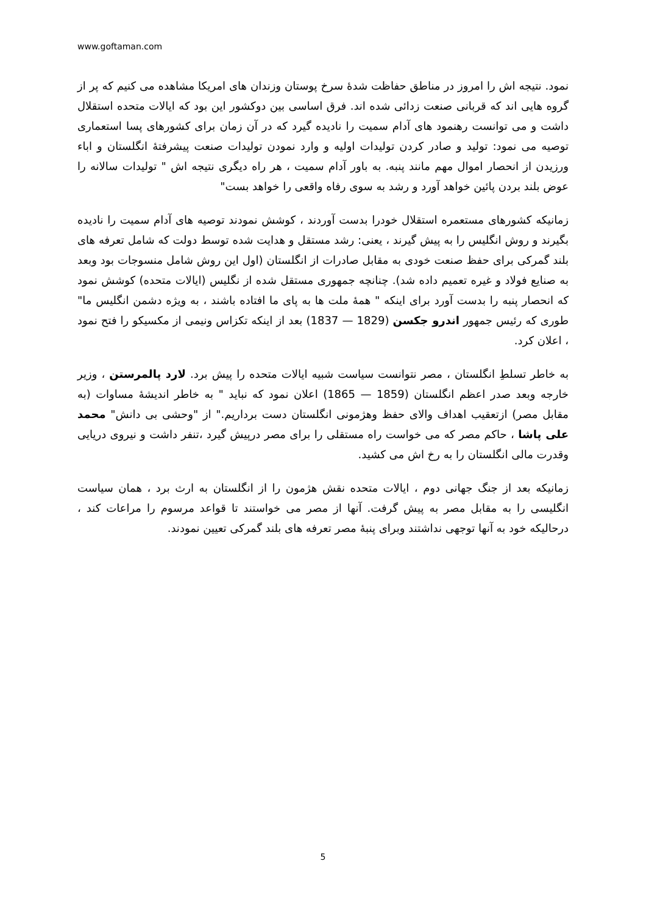www.goftaman.com
نمود. نتیجه اش را امروز در مناطق حفاظت شدهٔ سرخ پوستان وزندان های امریکا مشاهده می کنیم که پر از گروه هایی اند که قربانی صنعت زدائی شده اند. فرق اساسی بین دوکشور این بود که ایالات متحده استقلال داشت و می توانست رهنمود های آدام سمیت را نادیده گیرد که در آن زمان برای کشورهای پسا استعماری توصیه می نمود: تولید و صادر کردن تولیدات اولیه و وارد نمودن تولیدات صنعت پیشرفتهٔ انگلستان و اباء ورزیدن از انحصار اموال مهم مانند پنبه. به باور آدام سمیت ، هر راه دیگری نتیجه اش " تولیدات سالانه را عوض بلند بردن پائین خواهد آورد و رشد به سوی رفاه واقعی را خواهد بست"
زمانیکه کشورهای مستعمره استقلال خودرا بدست آوردند ، کوشش نمودند توصیه های آدام سمیت را نادیده بگیرند و روش انگلیس را به پیش گیرند ، یعنی: رشد مستقل و هدایت شده توسط دولت که شامل تعرفه های بلند گمرکی برای حفظ صنعت خودی به مقابل صادرات از انگلستان (اول این روش شامل منسوجات بود وبعد به صنایع فولاد و غیره تعمیم داده شد). چنانچه جمهوری مستقل شده از نگلیس (ایالات متحده) کوشش نمود که انحصار پنبه را بدست آورد برای اینکه " همهٔ ملت ها به پای ما افتاده باشند ، به ویژه دشمن انگلیس ما" طوری که رئیس جمهور اندرو جکسن (1829 — 1837) بعد از اینکه تکزاس ونیمی از مکسیکو را فتح نمود ، اعلان کرد.
به خاطر تسلطِ انگلستان ، مصر نتوانست سیاست شبیه ایالات متحده را پیش برد. لارد پالمرستن ، وزیر خارجه وبعد صدر اعظم انگلستان (1859 — 1865) اعلان نمود که نباید " به خاطر اندیشهٔ مساوات (به مقابل مصر) ازتعقیب اهداف والای حفظ وهژمونی انگلستان دست برداریم." از "وحشی بی دانش" محمد علی پاشا ، حاکم مصر که می خواست راه مستقلی را برای مصر درپیش گیرد ،تنفر داشت و نیروی دریایی وقدرت مالی انگلستان را به رخ اش می کشید.
زمانیکه بعد از جنگ جهانی دوم ، ایالات متحده نقش هژمون را از انگلستان به ارث برد ، همان سیاست انگلیسی را به مقابل مصر به پیش گرفت. آنها از مصر می خواستند تا قواعد مرسوم را مراعات کند ، درحالیکه خود به آنها توجهی نداشتند وبرای پنبهٔ مصر تعرفه های بلند گمرکی تعیین نمودند.
5